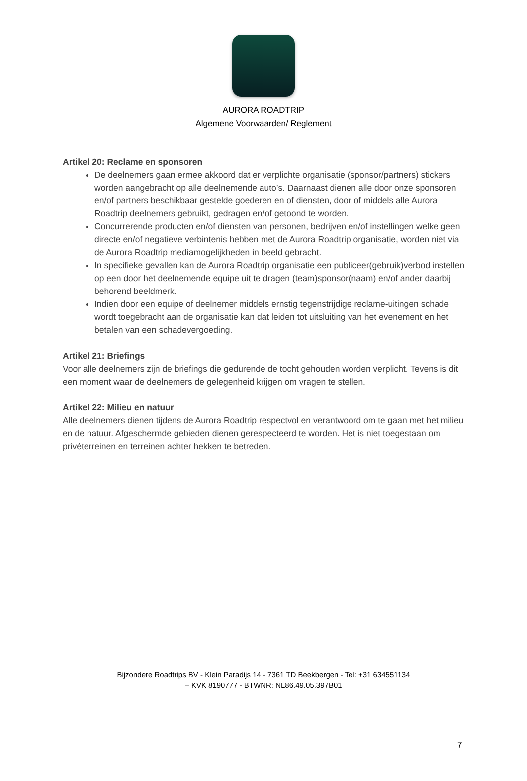AURORA ROADTRIP
Algemene Voorwaarden/ Reglement
Artikel 20: Reclame en sponsoren
De deelnemers gaan ermee akkoord dat er verplichte organisatie (sponsor/partners) stickers worden aangebracht op alle deelnemende auto’s. Daarnaast dienen alle door onze sponsoren en/of partners beschikbaar gestelde goederen en of diensten, door of middels alle Aurora Roadtrip deelnemers gebruikt, gedragen en/of getoond te worden.
Concurrerende producten en/of diensten van personen, bedrijven en/of instellingen welke geen directe en/of negatieve verbintenis hebben met de Aurora Roadtrip organisatie, worden niet via de Aurora Roadtrip mediamogelijkheden in beeld gebracht.
In specifieke gevallen kan de Aurora Roadtrip organisatie een publiceer(gebruik)verbod instellen op een door het deelnemende equipe uit te dragen (team)sponsor(naam) en/of ander daarbij behorend beeldmerk.
Indien door een equipe of deelnemer middels ernstig tegenstrijdige reclame-uitingen schade wordt toegebracht aan de organisatie kan dat leiden tot uitsluiting van het evenement en het betalen van een schadevergoeding.
Artikel 21: Briefings
Voor alle deelnemers zijn de briefings die gedurende de tocht gehouden worden verplicht. Tevens is dit een moment waar de deelnemers de gelegenheid krijgen om vragen te stellen.
Artikel 22: Milieu en natuur
Alle deelnemers dienen tijdens de Aurora Roadtrip respectvol en verantwoord om te gaan met het milieu en de natuur. Afgeschermde gebieden dienen gerespecteerd te worden. Het is niet toegestaan om privéterreinen en terreinen achter hekken te betreden.
Bijzondere Roadtrips BV - Klein Paradijs 14 - 7361 TD Beekbergen - Tel: +31 634551134
– KVK 8190777 - BTWNR: NL86.49.05.397B01
7